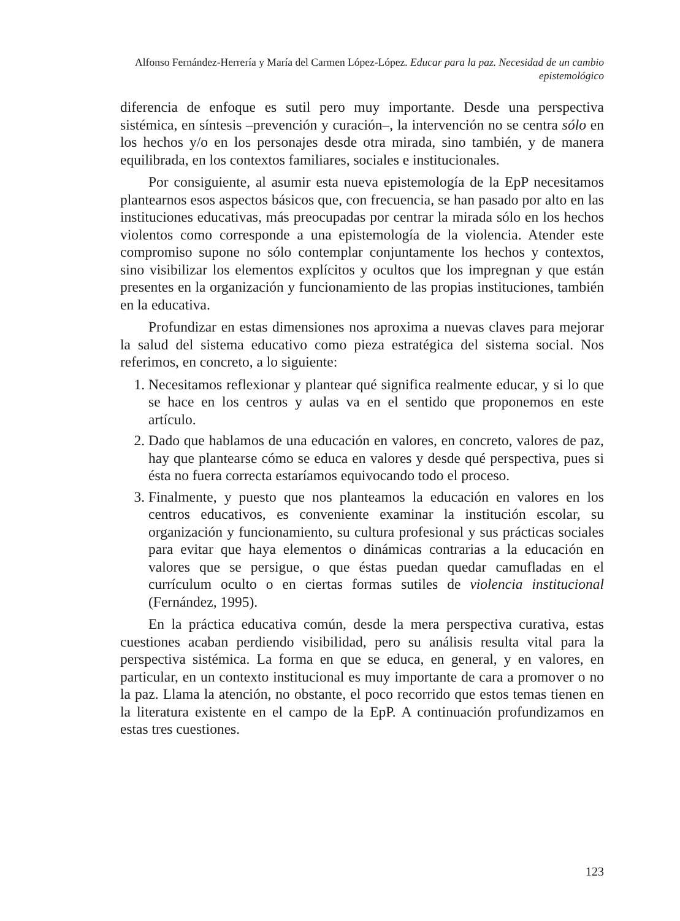Alfonso Fernández-Herrería y María del Carmen López-López. Educar para la paz. Necesidad de un cambio epistemológico
diferencia de enfoque es sutil pero muy importante. Desde una perspectiva sistémica, en síntesis –prevención y curación–, la intervención no se centra sólo en los hechos y/o en los personajes desde otra mirada, sino también, y de manera equilibrada, en los contextos familiares, sociales e institucionales.
Por consiguiente, al asumir esta nueva epistemología de la EpP necesitamos plantearnos esos aspectos básicos que, con frecuencia, se han pasado por alto en las instituciones educativas, más preocupadas por centrar la mirada sólo en los hechos violentos como corresponde a una epistemología de la violencia. Atender este compromiso supone no sólo contemplar conjuntamente los hechos y contextos, sino visibilizar los elementos explícitos y ocultos que los impregnan y que están presentes en la organización y funcionamiento de las propias instituciones, también en la educativa.
Profundizar en estas dimensiones nos aproxima a nuevas claves para mejorar la salud del sistema educativo como pieza estratégica del sistema social. Nos referimos, en concreto, a lo siguiente:
1. Necesitamos reflexionar y plantear qué significa realmente educar, y si lo que se hace en los centros y aulas va en el sentido que proponemos en este artículo.
2. Dado que hablamos de una educación en valores, en concreto, valores de paz, hay que plantearse cómo se educa en valores y desde qué perspectiva, pues si ésta no fuera correcta estaríamos equivocando todo el proceso.
3. Finalmente, y puesto que nos planteamos la educación en valores en los centros educativos, es conveniente examinar la institución escolar, su organización y funcionamiento, su cultura profesional y sus prácticas sociales para evitar que haya elementos o dinámicas contrarias a la educación en valores que se persigue, o que éstas puedan quedar camufladas en el currículum oculto o en ciertas formas sutiles de violencia institucional (Fernández, 1995).
En la práctica educativa común, desde la mera perspectiva curativa, estas cuestiones acaban perdiendo visibilidad, pero su análisis resulta vital para la perspectiva sistémica. La forma en que se educa, en general, y en valores, en particular, en un contexto institucional es muy importante de cara a promover o no la paz. Llama la atención, no obstante, el poco recorrido que estos temas tienen en la literatura existente en el campo de la EpP. A continuación profundizamos en estas tres cuestiones.
123